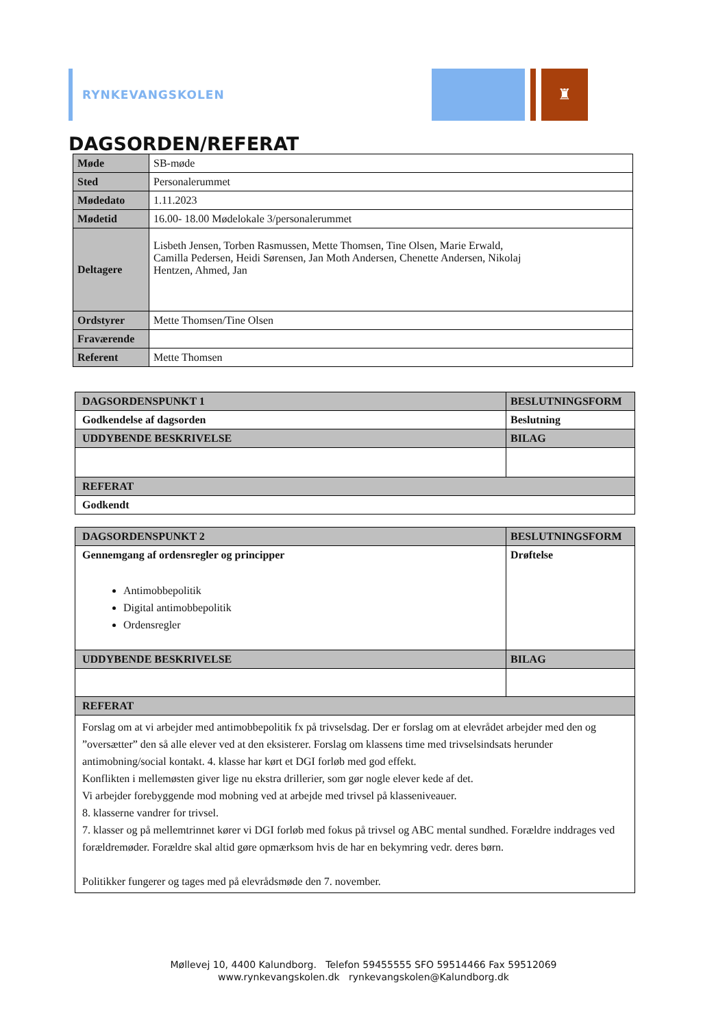RYNKEVANGSKOLEN
♜
DAGSORDEN/REFERAT
| Møde | SB-møde |
| Sted | Personalerummet |
| Mødedato | 1.11.2023 |
| Mødetid | 16.00- 18.00 Mødelokale 3/personalerummet |
| Deltagere | Lisbeth Jensen, Torben Rasmussen, Mette Thomsen, Tine Olsen, Marie Erwald, Camilla Pedersen, Heidi Sørensen, Jan Moth Andersen, Chenette Andersen, Nikolaj Hentzen, Ahmed, Jan |
| Ordstyrer | Mette Thomsen/Tine Olsen |
| Fraværende | |
| Referent | Mette Thomsen |
| DAGSORDENSPUNKT 1 | BESLUTNINGSFORM |
| --- | --- |
| Godkendelse af dagsorden | Beslutning |
| UDDYBENDE BESKRIVELSE | BILAG |
| REFERAT | |
| Godkendt | |
| DAGSORDENSPUNKT 2 | BESLUTNINGSFORM |
| --- | --- |
| Gennemgang af ordensregler og principper Antimobbepolitik Digital antimobbepolitik Ordensregler | Drøftelse |
| UDDYBENDE BESKRIVELSE | BILAG |
| REFERAT | |
| Forslag om at vi arbejder med antimobbepolitik fx på trivselsdag. Der er forslag om at elevrådet arbejder med den og ”oversætter” den så alle elever ved at den eksisterer. Forslag om klassens time med trivselsindsats herunder antimobning/social kontakt. 4. klasse har kørt et DGI forløb med god effekt. Konflikten i mellemøsten giver lige nu ekstra drillerier, som gør nogle elever kede af det. Vi arbejder forebyggende mod mobning ved at arbejde med trivsel på klasseniveauer. 8. klasserne vandrer for trivsel. 7. klasser og på mellemtrinnet kører vi DGI forløb med fokus på trivsel og ABC mental sundhed. Forældre inddrages ved forældremøder. Forældre skal altid gøre opmærksom hvis de har en bekymring vedr. deres børn. Politikker fungerer og tages med på elevrådsmøde den 7. november. | |
Møllevej 10, 4400 Kalundborg. Telefon 59455555 SFO 59514466 Fax 59512069
www.rynkevangskolen.dk rynkevangskolen@Kalundborg.dk